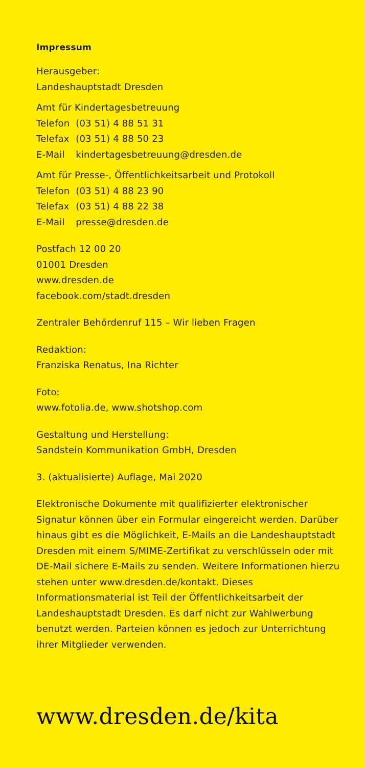Impressum
Herausgeber:
Landeshauptstadt Dresden
Amt für Kindertagesbetreuung
| Telefon | (03 51) 4 88 51 31 |
| Telefax | (03 51) 4 88 50 23 |
| E-Mail | kindertagesbetreuung@dresden.de |
Amt für Presse-, Öffentlichkeitsarbeit und Protokoll
| Telefon | (03 51) 4 88 23 90 |
| Telefax | (03 51) 4 88 22 38 |
| E-Mail | presse@dresden.de |
Postfach 12 00 20
01001 Dresden
www.dresden.de
facebook.com/stadt.dresden
Zentraler Behördenruf 115 – Wir lieben Fragen
Redaktion:
Franziska Renatus, Ina Richter
Foto:
www.fotolia.de, www.shotshop.com
Gestaltung und Herstellung:
Sandstein Kommunikation GmbH, Dresden
3. (aktualisierte) Auflage, Mai 2020
Elektronische Dokumente mit qualifizierter elektronischer Signatur können über ein Formular eingereicht werden. Darüber hinaus gibt es die Möglichkeit, E-Mails an die Landeshauptstadt Dresden mit einem S/MIME-Zertifikat zu verschlüsseln oder mit DE-Mail sichere E-Mails zu senden. Weitere Informationen hierzu stehen unter www.dresden.de/kontakt. Dieses Informationsmaterial ist Teil der Öffentlichkeitsarbeit der Landeshauptstadt Dresden. Es darf nicht zur Wahlwerbung benutzt werden. Parteien können es jedoch zur Unterrichtung ihrer Mitglieder verwenden.
www.dresden.de/kita